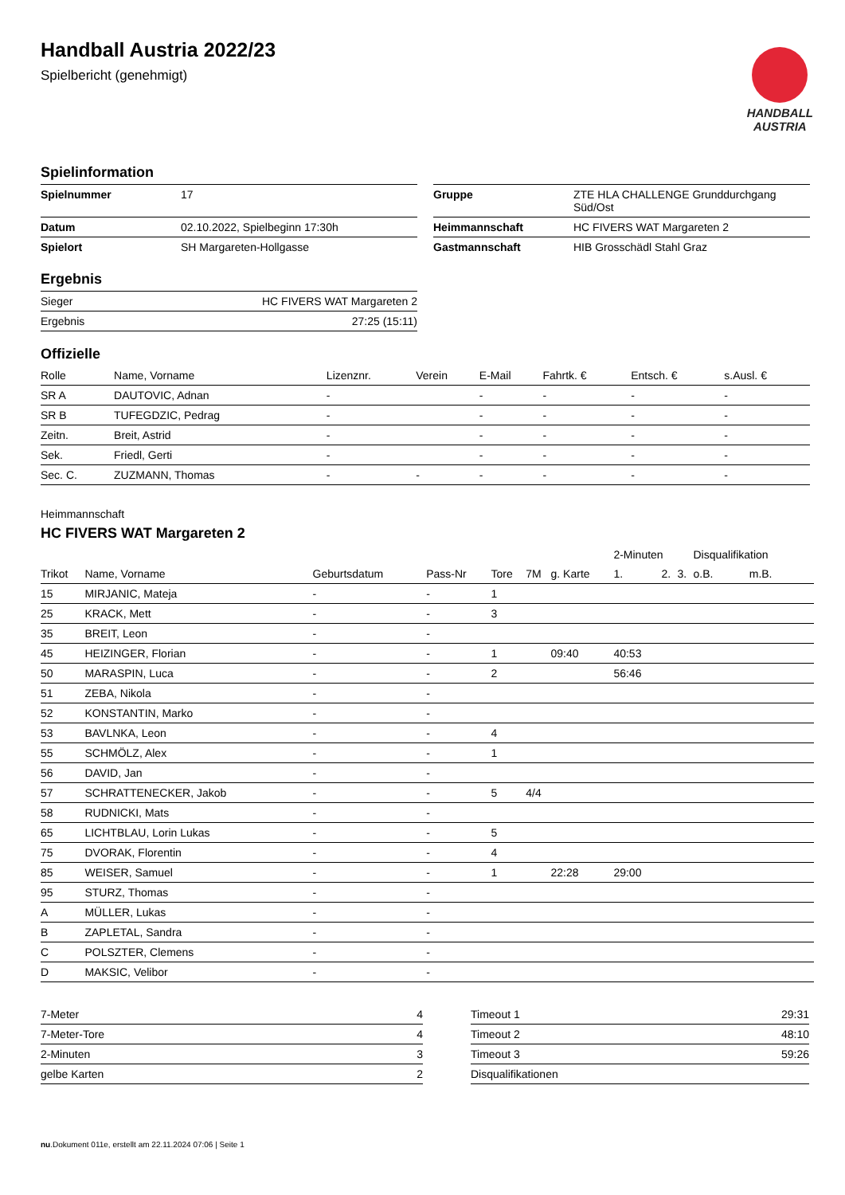Handball Austria 2022/23
Spielbericht (genehmigt)
HANDBALL
AUSTRIA
Spielinformation
| Spielnummer | 17 |
| Datum | 02.10.2022, Spielbeginn 17:30h |
| Spielort | SH Margareten-Hollgasse |
| Gruppe | ZTE HLA CHALLENGE Grunddurchgang Süd/Ost |
| Heimmannschaft | HC FIVERS WAT Margareten 2 |
| Gastmannschaft | HIB Grosschädl Stahl Graz |
Ergebnis
| Sieger | HC FIVERS WAT Margareten 2 |
| Ergebnis | 27:25 (15:11) |
Offizielle
| Rolle | Name, Vorname | Lizenznr. | Verein | E-Mail | Fahrtk. € | Entsch. € | s.Ausl. € |
| --- | --- | --- | --- | --- | --- | --- | --- |
| SR A | DAUTOVIC, Adnan | - | | - | - | - | - |
| SR B | TUFEGDZIC, Pedrag | - | | - | - | - | - |
| Zeitn. | Breit, Astrid | - | | - | - | - | - |
| Sek. | Friedl, Gerti | - | | - | - | - | - |
| Sec. C. | ZUZMANN, Thomas | - | - | - | - | - | - |
Heimmannschaft
HC FIVERS WAT Margareten 2
| | | | | | | | 2-Minuten | | | Disqualifikation | |
| Trikot | Name, Vorname | Geburtsdatum | Pass-Nr | Tore | 7M | g. Karte | 1. | 2. | 3. | o.B. | m.B. |
| 15 | MIRJANIC, Mateja | - | - | 1 | | | | | | | |
| 25 | KRACK, Mett | - | - | 3 | | | | | | | |
| 35 | BREIT, Leon | - | - | | | | | | | | |
| 45 | HEIZINGER, Florian | - | - | 1 | | 09:40 | 40:53 | | | | |
| 50 | MARASPIN, Luca | - | - | 2 | | | 56:46 | | | | |
| 51 | ZEBA, Nikola | - | - | | | | | | | | |
| 52 | KONSTANTIN, Marko | - | - | | | | | | | | |
| 53 | BAVLNKA, Leon | - | - | 4 | | | | | | | |
| 55 | SCHMÖLZ, Alex | - | - | 1 | | | | | | | |
| 56 | DAVID, Jan | - | - | | | | | | | | |
| 57 | SCHRATTENECKER, Jakob | - | - | 5 | 4/4 | | | | | | |
| 58 | RUDNICKI, Mats | - | - | | | | | | | | |
| 65 | LICHTBLAU, Lorin Lukas | - | - | 5 | | | | | | | |
| 75 | DVORAK, Florentin | - | - | 4 | | | | | | | |
| 85 | WEISER, Samuel | - | - | 1 | | 22:28 | 29:00 | | | | |
| 95 | STURZ, Thomas | - | - | | | | | | | | |
| A | MÜLLER, Lukas | - | - | | | | | | | | |
| B | ZAPLETAL, Sandra | - | - | | | | | | | | |
| C | POLSZTER, Clemens | - | - | | | | | | | | |
| D | MAKSIC, Velibor | - | - | | | | | | | | |
| 7-Meter | 4 |
| 7-Meter-Tore | 4 |
| 2-Minuten | 3 |
| gelbe Karten | 2 |
| Timeout 1 | 29:31 |
| Timeout 2 | 48:10 |
| Timeout 3 | 59:26 |
| Disqualifikationen | |
nu.Dokument 011e, erstellt am 22.11.2024 07:06 | Seite 1